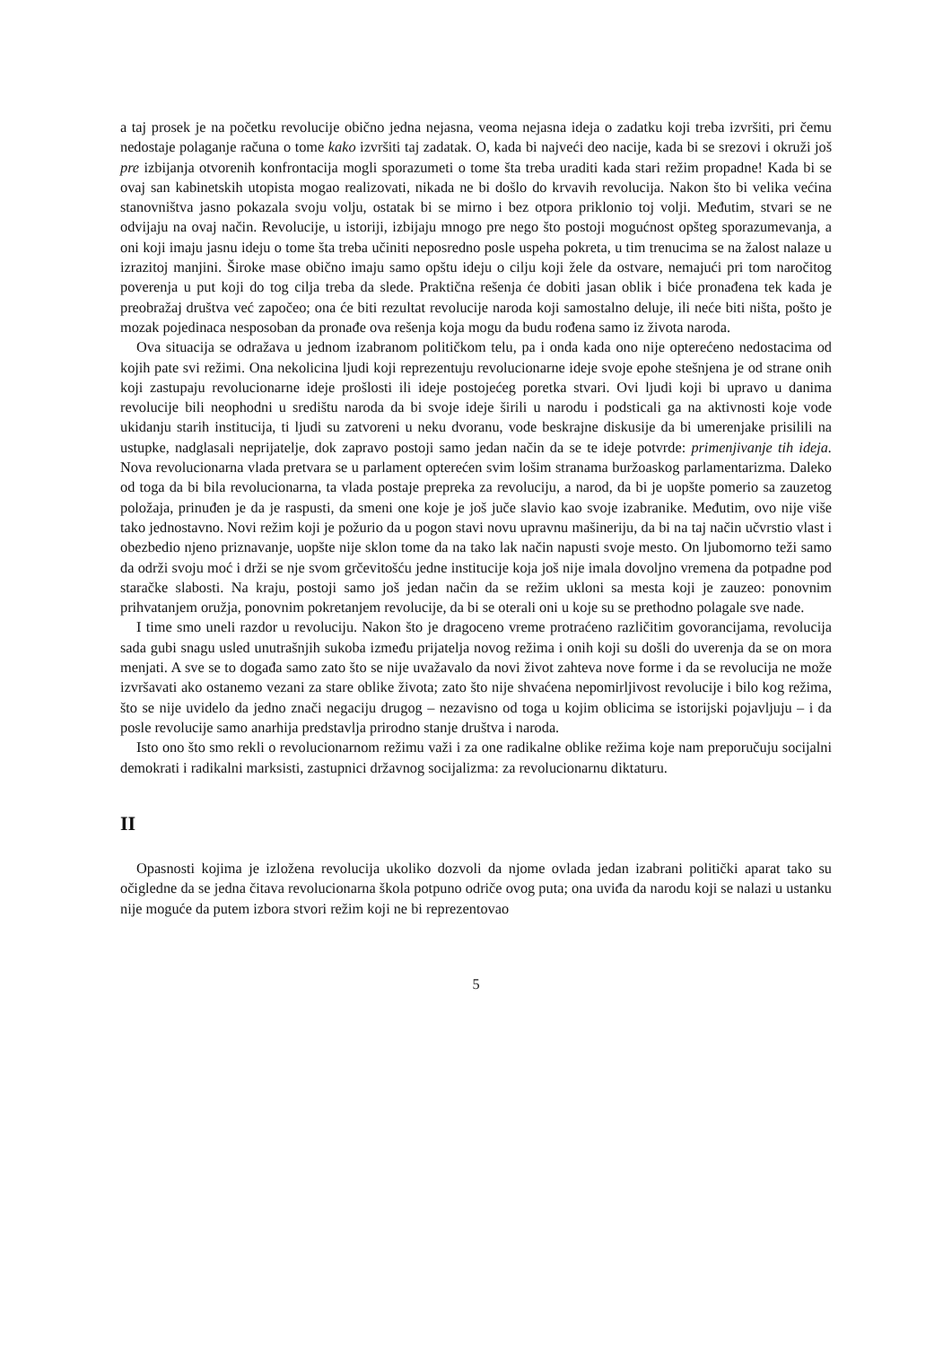a taj prosek je na početku revolucije obično jedna nejasna, veoma nejasna ideja o zadatku koji treba izvršiti, pri čemu nedostaje polaganje računa o tome kako izvršiti taj zadatak. O, kada bi najveći deo nacije, kada bi se srezovi i okruži još pre izbijanja otvorenih konfrontacija mogli sporazumeti o tome šta treba uraditi kada stari režim propadne! Kada bi se ovaj san kabinetskih utopista mogao realizovati, nikada ne bi došlo do krvavih revolucija. Nakon što bi velika većina stanovništva jasno pokazala svoju volju, ostatak bi se mirno i bez otpora priklonio toj volji. Međutim, stvari se ne odvijaju na ovaj način. Revolucije, u istoriji, izbijaju mnogo pre nego što postoji mogućnost opšteg sporazumevanja, a oni koji imaju jasnu ideju o tome šta treba učiniti neposredno posle uspeha pokreta, u tim trenucima se na žalost nalaze u izrazitoj manjini. Široke mase obično imaju samo opštu ideju o cilju koji žele da ostvare, nemajući pri tom naročitog poverenja u put koji do tog cilja treba da slede. Praktična rešenja će dobiti jasan oblik i biće pronađena tek kada je preobražaj društva već započeo; ona će biti rezultat revolucije naroda koji samostalno deluje, ili neće biti ništa, pošto je mozak pojedinaca nesposoban da pronađe ova rešenja koja mogu da budu rođena samo iz života naroda.
Ova situacija se odražava u jednom izabranom političkom telu, pa i onda kada ono nije opterećeno nedostacima od kojih pate svi režimi. Ona nekolicina ljudi koji reprezentuju revolucionarne ideje svoje epohe stešnjena je od strane onih koji zastupaju revolucionarne ideje prošlosti ili ideje postojećeg poretka stvari. Ovi ljudi koji bi upravo u danima revolucije bili neophodni u središtu naroda da bi svoje ideje širili u narodu i podsticali ga na aktivnosti koje vode ukidanju starih institucija, ti ljudi su zatvoreni u neku dvoranu, vode beskrajne diskusije da bi umerenjake prisilili na ustupke, nadglasali neprijatelje, dok zapravo postoji samo jedan način da se te ideje potvrde: primenjivanje tih ideja. Nova revolucionarna vlada pretvara se u parlament opterećen svim lošim stranama buržoaskog parlamentarizma. Daleko od toga da bi bila revolucionarna, ta vlada postaje prepreka za revoluciju, a narod, da bi je uopšte pomerio sa zauzetog položaja, prinuđen je da je raspusti, da smeni one koje je još juče slavio kao svoje izabranike. Međutim, ovo nije više tako jednostavno. Novi režim koji je požurio da u pogon stavi novu upravnu mašineriju, da bi na taj način učvrstio vlast i obezbedio njeno priznavanje, uopšte nije sklon tome da na tako lak način napusti svoje mesto. On ljubomorno teži samo da održi svoju moć i drži se nje svom grčevitošću jedne institucije koja još nije imala dovoljno vremena da potpadne pod staračke slabosti. Na kraju, postoji samo još jedan način da se režim ukloni sa mesta koji je zauzeo: ponovnim prihvatanjem oružja, ponovnim pokretanjem revolucije, da bi se oterali oni u koje su se prethodno polagale sve nade.
I time smo uneli razdor u revoluciju. Nakon što je dragoceno vreme protraćeno različitim govorancijama, revolucija sada gubi snagu usled unutrašnjih sukoba između prijatelja novog režima i onih koji su došli do uverenja da se on mora menjati. A sve se to događa samo zato što se nije uvažavalo da novi život zahteva nove forme i da se revolucija ne može izvršavati ako ostanemo vezani za stare oblike života; zato što nije shvaćena nepomirljivost revolucije i bilo kog režima, što se nije uvidelo da jedno znači negaciju drugog – nezavisno od toga u kojim oblicima se istorijski pojavljuju – i da posle revolucije samo anarhija predstavlja prirodno stanje društva i naroda.
Isto ono što smo rekli o revolucionarnom režimu važi i za one radikalne oblike režima koje nam preporučuju socijalni demokrati i radikalni marksisti, zastupnici državnog socijalizma: za revolucionarnu diktaturu.
II
Opasnosti kojima je izložena revolucija ukoliko dozvoli da njome ovlada jedan izabrani politički aparat tako su očigledne da se jedna čitava revolucionarna škola potpuno odriče ovog puta; ona uviđa da narodu koji se nalazi u ustanku nije moguće da putem izbora stvori režim koji ne bi reprezentovao
5